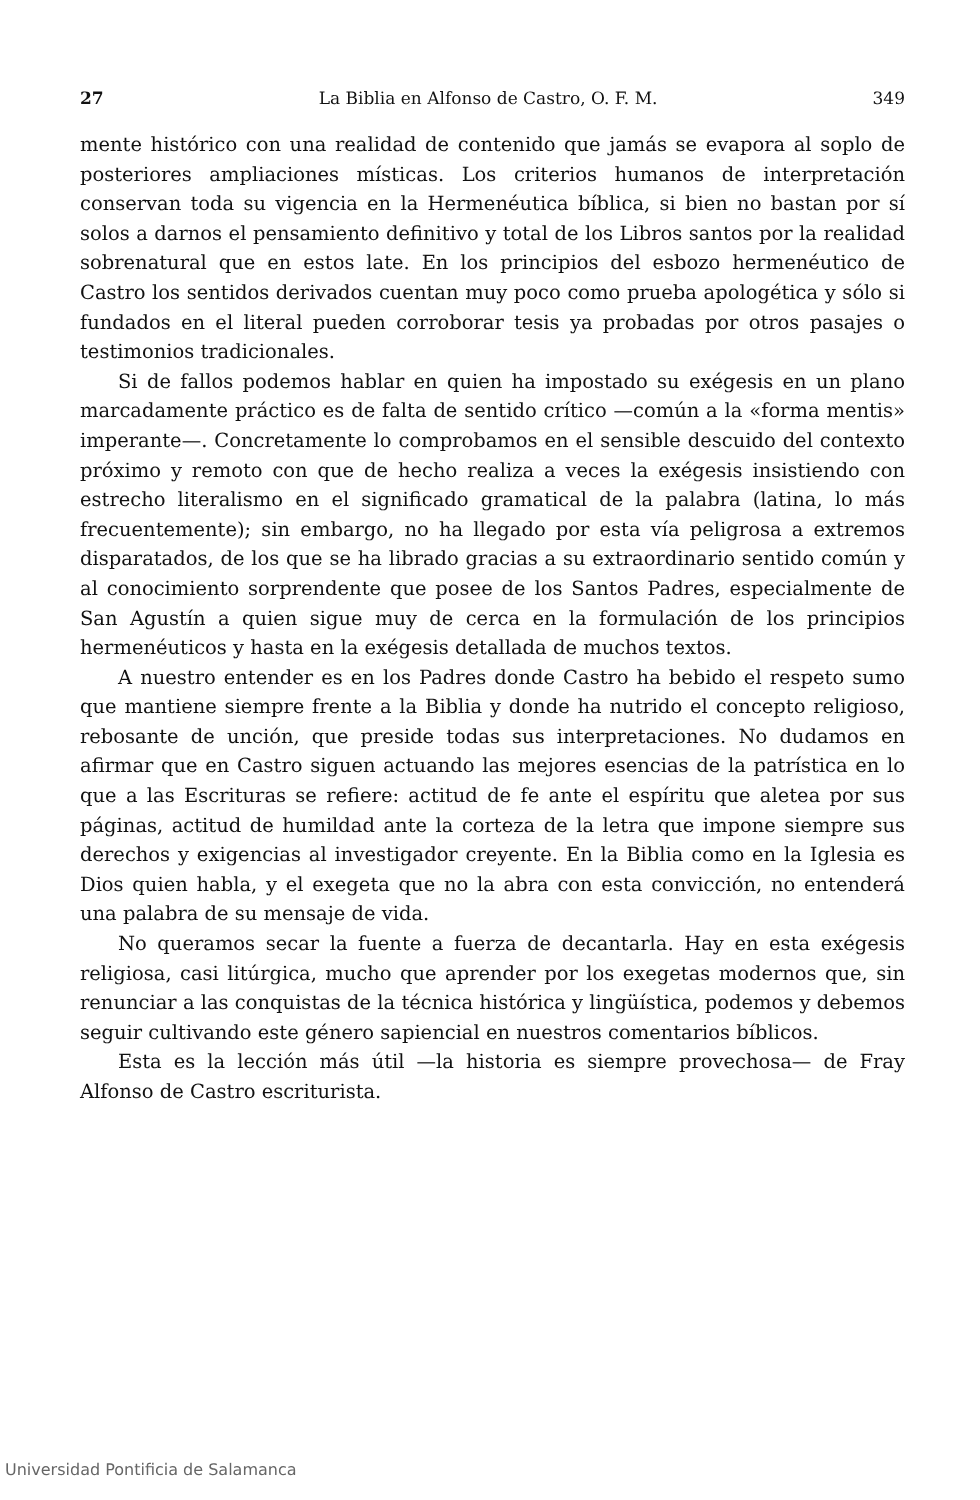27 La Biblia en Alfonso de Castro, O. F. M. 349
mente histórico con una realidad de contenido que jamás se evapora al soplo de posteriores ampliaciones místicas. Los criterios humanos de interpretación conservan toda su vigencia en la Hermenéutica bíblica, si bien no bastan por sí solos a darnos el pensamiento definitivo y total de los Libros santos por la realidad sobrenatural que en estos late. En los principios del esbozo hermenéutico de Castro los sentidos derivados cuentan muy poco como prueba apologética y sólo si fundados en el literal pueden corroborar tesis ya probadas por otros pasajes o testimonios tradicionales.
Si de fallos podemos hablar en quien ha impostado su exégesis en un plano marcadamente práctico es de falta de sentido crítico —común a la «forma mentis» imperante—. Concretamente lo comprobamos en el sensible descuido del contexto próximo y remoto con que de hecho realiza a veces la exégesis insistiendo con estrecho literalismo en el significado gramatical de la palabra (latina, lo más frecuentemente); sin embargo, no ha llegado por esta vía peligrosa a extremos disparatados, de los que se ha librado gracias a su extraordinario sentido común y al conocimiento sorprendente que posee de los Santos Padres, especialmente de San Agustín a quien sigue muy de cerca en la formulación de los principios hermenéuticos y hasta en la exégesis detallada de muchos textos.
A nuestro entender es en los Padres donde Castro ha bebido el respeto sumo que mantiene siempre frente a la Biblia y donde ha nutrido el concepto religioso, rebosante de unción, que preside todas sus interpretaciones. No dudamos en afirmar que en Castro siguen actuando las mejores esencias de la patrística en lo que a las Escrituras se refiere: actitud de fe ante el espíritu que aletea por sus páginas, actitud de humildad ante la corteza de la letra que impone siempre sus derechos y exigencias al investigador creyente. En la Biblia como en la Iglesia es Dios quien habla, y el exegeta que no la abra con esta convicción, no entenderá una palabra de su mensaje de vida.
No queramos secar la fuente a fuerza de decantarla. Hay en esta exégesis religiosa, casi litúrgica, mucho que aprender por los exegetas modernos que, sin renunciar a las conquistas de la técnica histórica y lingüística, podemos y debemos seguir cultivando este género sapiencial en nuestros comentarios bíblicos.
Esta es la lección más útil —la historia es siempre provechosa— de Fray Alfonso de Castro escriturista.
Universidad Pontificia de Salamanca